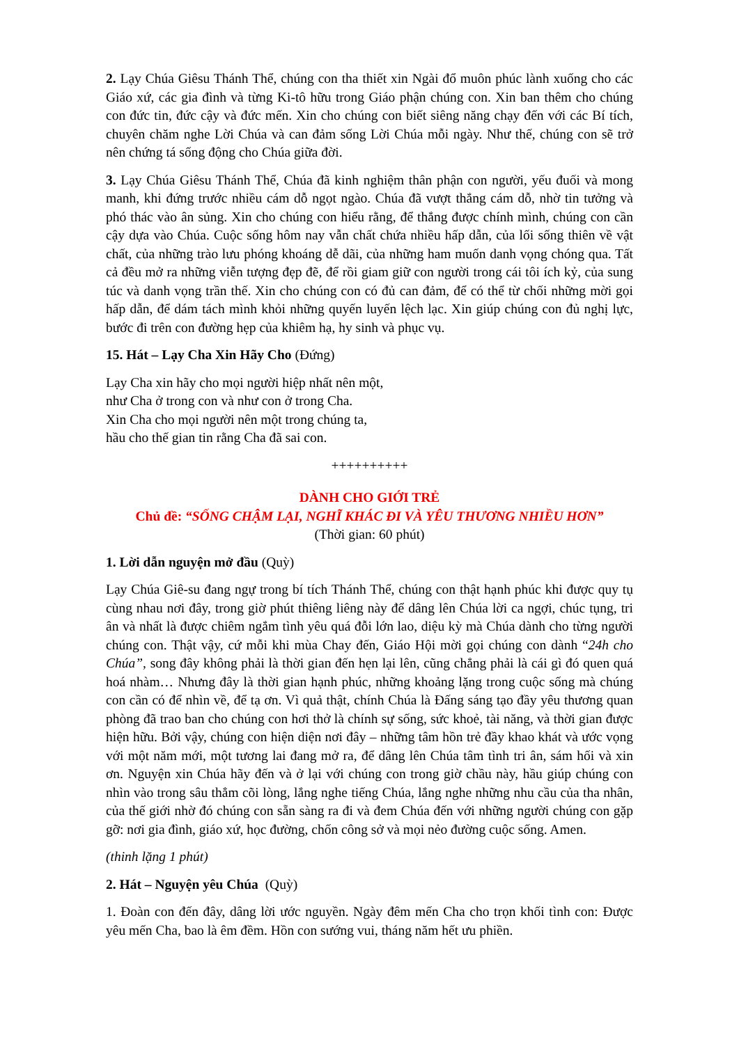2. Lạy Chúa Giêsu Thánh Thể, chúng con tha thiết xin Ngài đổ muôn phúc lành xuống cho các Giáo xứ, các gia đình và từng Ki-tô hữu trong Giáo phận chúng con. Xin ban thêm cho chúng con đức tin, đức cậy và đức mến. Xin cho chúng con biết siêng năng chạy đến với các Bí tích, chuyên chăm nghe Lời Chúa và can đảm sống Lời Chúa mỗi ngày. Như thế, chúng con sẽ trở nên chứng tá sống động cho Chúa giữa đời.
3. Lạy Chúa Giêsu Thánh Thể, Chúa đã kinh nghiệm thân phận con người, yếu đuối và mong manh, khi đứng trước nhiều cám dỗ ngọt ngào. Chúa đã vượt thắng cám dỗ, nhờ tin tưởng và phó thác vào ân sủng. Xin cho chúng con hiểu rằng, để thắng được chính mình, chúng con cần cậy dựa vào Chúa. Cuộc sống hôm nay vẫn chất chứa nhiều hấp dẫn, của lối sống thiên về vật chất, của những trào lưu phóng khoáng dễ dãi, của những ham muốn danh vọng chóng qua. Tất cả đều mở ra những viễn tượng đẹp đẽ, để rồi giam giữ con người trong cái tôi ích kỷ, của sung túc và danh vọng trần thế. Xin cho chúng con có đủ can đảm, để có thể từ chối những mời gọi hấp dẫn, để dám tách mình khỏi những quyến luyến lệch lạc. Xin giúp chúng con đủ nghị lực, bước đi trên con đường hẹp của khiêm hạ, hy sinh và phục vụ.
15. Hát – Lạy Cha Xin Hãy Cho (Đứng)
Lạy Cha xin hãy cho mọi người hiệp nhất nên một,
như Cha ở trong con và như con ở trong Cha.
Xin Cha cho mọi người nên một trong chúng ta,
hầu cho thế gian tin rằng Cha đã sai con.
++++++++++
DÀNH CHO GIỚI TRẺ
Chủ đề: “SỐNG CHẬM LẠI, NGHĨ KHÁC ĐI VÀ YÊU THƯƠNG NHIỀU HƠN”
(Thời gian: 60 phút)
1. Lời dẫn nguyện mở đầu (Quỳ)
Lạy Chúa Giê-su đang ngự trong bí tích Thánh Thể, chúng con thật hạnh phúc khi được quy tụ cùng nhau nơi đây, trong giờ phút thiêng liêng này để dâng lên Chúa lời ca ngợi, chúc tụng, tri ân và nhất là được chiêm ngắm tình yêu quá đỗi lớn lao, diệu kỳ mà Chúa dành cho từng người chúng con. Thật vậy, cứ mỗi khi mùa Chay đến, Giáo Hội mời gọi chúng con dành “24h cho Chúa”, song đây không phải là thời gian đến hẹn lại lên, cũng chẳng phải là cái gì đó quen quá hoá nhàm… Nhưng đây là thời gian hạnh phúc, những khoảng lặng trong cuộc sống mà chúng con cần có để nhìn về, để tạ ơn. Vì quả thật, chính Chúa là Đấng sáng tạo đầy yêu thương quan phòng đã trao ban cho chúng con hơi thở là chính sự sống, sức khoẻ, tài năng, và thời gian được hiện hữu. Bởi vậy, chúng con hiện diện nơi đây – những tâm hồn trẻ đầy khao khát và ước vọng với một năm mới, một tương lai đang mở ra, để dâng lên Chúa tâm tình tri ân, sám hối và xin ơn. Nguyện xin Chúa hãy đến và ở lại với chúng con trong giờ chầu này, hầu giúp chúng con nhìn vào trong sâu thẳm cõi lòng, lắng nghe tiếng Chúa, lắng nghe những nhu cầu của tha nhân, của thế giới nhờ đó chúng con sẵn sàng ra đi và đem Chúa đến với những người chúng con gặp gỡ: nơi gia đình, giáo xứ, học đường, chốn công sở và mọi nẻo đường cuộc sống. Amen.
(thinh lặng 1 phút)
2. Hát – Nguyện yêu Chúa (Quỳ)
1. Đoàn con đến đây, dâng lời ước nguyền. Ngày đêm mến Cha cho trọn khối tình con: Được yêu mến Cha, bao là êm đềm. Hồn con sướng vui, tháng năm hết ưu phiền.